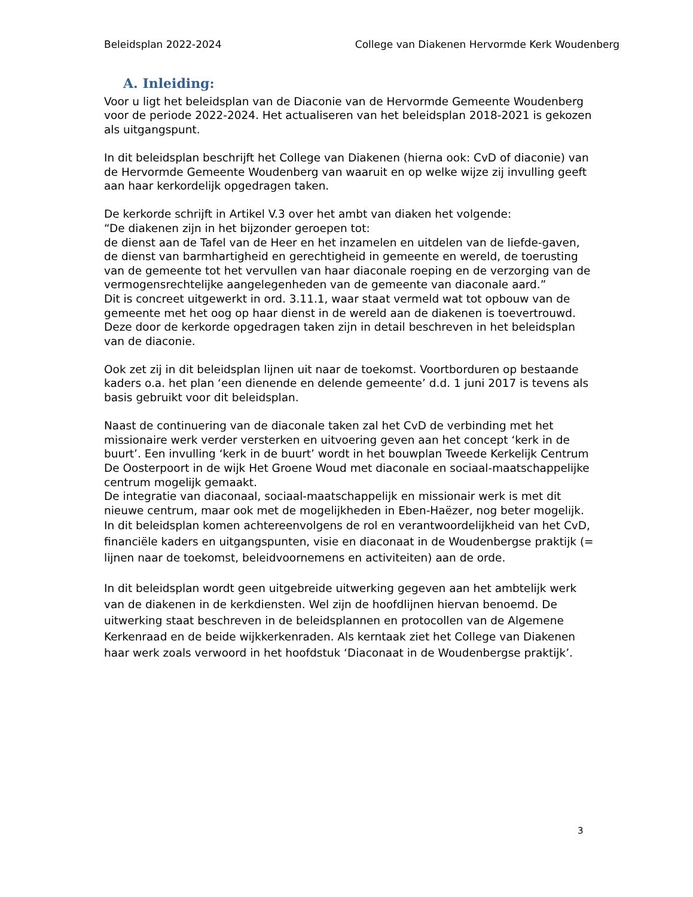Beleidsplan 2022-2024 College van Diakenen Hervormde Kerk Woudenberg
A. Inleiding:
Voor u ligt het beleidsplan van de Diaconie van de Hervormde Gemeente Woudenberg voor de periode 2022-2024. Het actualiseren van het beleidsplan 2018-2021 is gekozen als uitgangspunt.
In dit beleidsplan beschrijft het College van Diakenen (hierna ook: CvD of diaconie) van de Hervormde Gemeente Woudenberg van waaruit en op welke wijze zij invulling geeft aan haar kerkordelijk opgedragen taken.
De kerkorde schrijft in Artikel V.3 over het ambt van diaken het volgende:
“De diakenen zijn in het bijzonder geroepen tot:
de dienst aan de Tafel van de Heer en het inzamelen en uitdelen van de liefde-gaven, de dienst van barmhartigheid en gerechtigheid in gemeente en wereld, de toerusting van de gemeente tot het vervullen van haar diaconale roeping en de verzorging van de vermogensrechtelijke aangelegenheden van de gemeente van diaconale aard.”
Dit is concreet uitgewerkt in ord. 3.11.1, waar staat vermeld wat tot opbouw van de gemeente met het oog op haar dienst in de wereld aan de diakenen is toevertrouwd.
Deze door de kerkorde opgedragen taken zijn in detail beschreven in het beleidsplan van de diaconie.
Ook zet zij in dit beleidsplan lijnen uit naar de toekomst. Voortborduren op bestaande kaders o.a. het plan ‘een dienende en delende gemeente’ d.d. 1 juni 2017 is tevens als basis gebruikt voor dit beleidsplan.
Naast de continuering van de diaconale taken zal het CvD de verbinding met het missionaire werk verder versterken en uitvoering geven aan het concept ‘kerk in de buurt’. Een invulling ‘kerk in de buurt’ wordt in het bouwplan Tweede Kerkelijk Centrum De Oosterpoort in de wijk Het Groene Woud met diaconale en sociaal-maatschappelijke centrum mogelijk gemaakt.
De integratie van diaconaal, sociaal-maatschappelijk en missionair werk is met dit nieuwe centrum, maar ook met de mogelijkheden in Eben-Haëzer, nog beter mogelijk.
In dit beleidsplan komen achtereenvolgens de rol en verantwoordelijkheid van het CvD, financiële kaders en uitgangspunten, visie en diaconaat in de Woudenbergse praktijk (= lijnen naar de toekomst, beleidvoornemens en activiteiten) aan de orde.
In dit beleidsplan wordt geen uitgebreide uitwerking gegeven aan het ambtelijk werk van de diakenen in de kerkdiensten. Wel zijn de hoofdlijnen hiervan benoemd. De uitwerking staat beschreven in de beleidsplannen en protocollen van de Algemene Kerkenraad en de beide wijkkerkenraden. Als kerntaak ziet het College van Diakenen haar werk zoals verwoord in het hoofdstuk ‘Diaconaat in de Woudenbergse praktijk’.
3